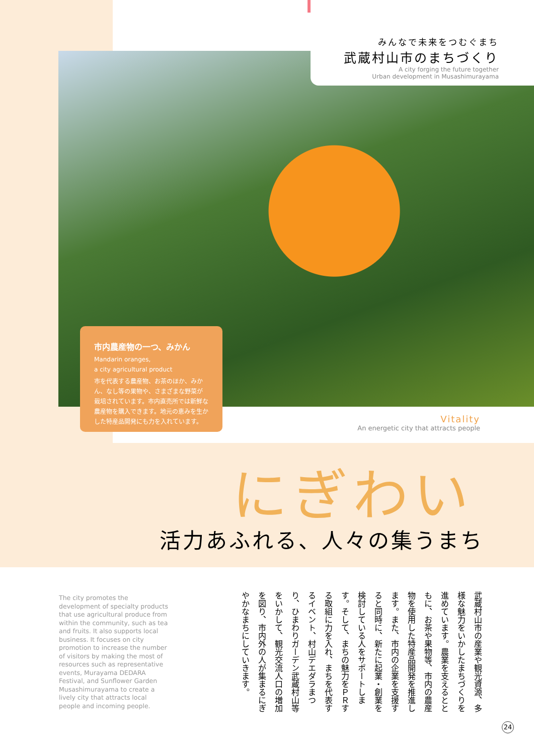みんなで未来をつむぐまち
武蔵村山市のまちづくり
A city forging the future together
Urban development in Musashimurayama
市内農産物の一つ、みかん
Mandarin oranges,
a city agricultural product
市を代表する農産物、お茶のほか、みかん、なし等の果物や、さまざまな野菜が栽培されています。市内直売所では新鮮な農産物を購入できます。地元の恵みを生かした特産品開発にも力を入れています。
Vitality
An energetic city that attracts people
にぎわい
活力あふれる、人々の集うまち
The city promotes the development of specialty products that use agricultural produce from within the community, such as tea and fruits. It also supports local business. It focuses on city promotion to increase the number of visitors by making the most of resources such as representative events, Murayama DEDARA Festival, and Sunflower Garden Musashimurayama to create a lively city that attracts local people and incoming people.
武蔵村山市の産業や観光資源、多様な魅力をいかしたまちづくりを進めています。農業を支えるとともに、お茶や果物等、市内の農産物を使用した特産品開発を推進します。また、市内の企業を支援すると同時に、新たに起業・創業を検討している人をサポートします。そして、まちの魅力をＰＲする取組に力を入れ、まちを代表するイベント、村山デエダラまつり、ひまわりガーデン武蔵村山等をいかして、観光交流人口の増加を図り、市内外の人が集まるにぎやかなまちにしていきます。
24